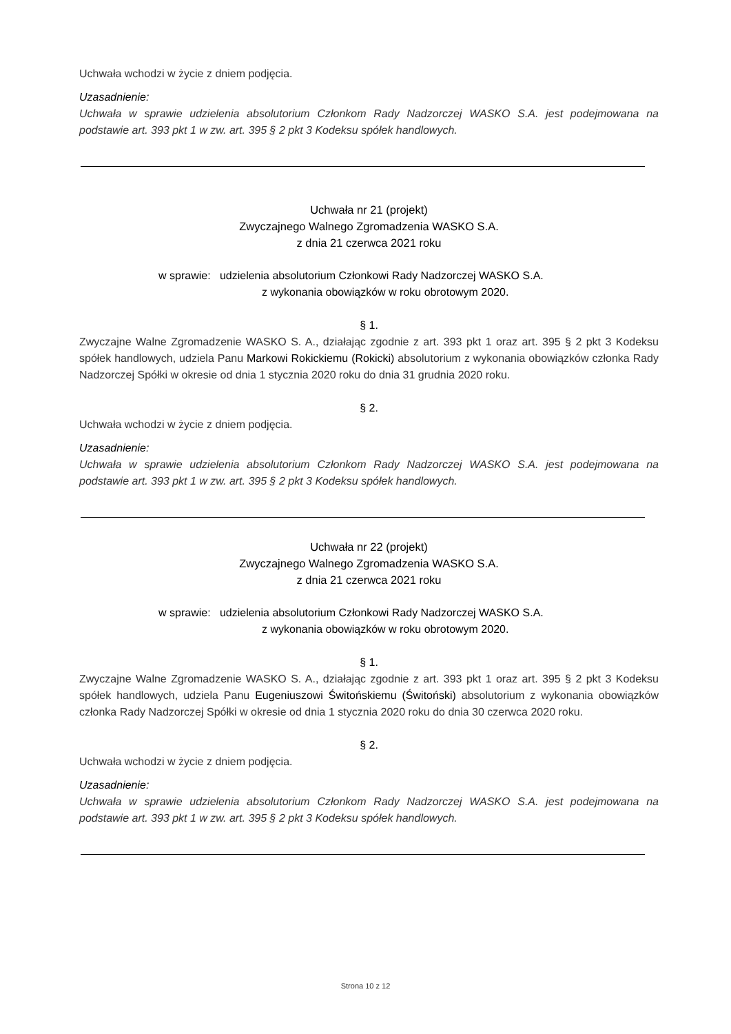Uchwała wchodzi w życie z dniem podjęcia.
Uzasadnienie:
Uchwała w sprawie udzielenia absolutorium Członkom Rady Nadzorczej WASKO S.A. jest podejmowana na podstawie art. 393 pkt 1 w zw. art. 395 § 2 pkt 3 Kodeksu spółek handlowych.
Uchwała nr 21 (projekt)
Zwyczajnego Walnego Zgromadzenia WASKO S.A.
z dnia 21 czerwca 2021 roku
w sprawie: udzielenia absolutorium Członkowi Rady Nadzorczej WASKO S.A.
z wykonania obowiązków w roku obrotowym 2020.
§ 1.
Zwyczajne Walne Zgromadzenie WASKO S. A., działając zgodnie z art. 393 pkt 1 oraz art. 395 § 2 pkt 3 Kodeksu spółek handlowych, udziela Panu Markowi Rokickiemu (Rokicki) absolutorium z wykonania obowiązków członka Rady Nadzorczej Spółki w okresie od dnia 1 stycznia 2020 roku do dnia 31 grudnia 2020 roku.
§ 2.
Uchwała wchodzi w życie z dniem podjęcia.
Uzasadnienie:
Uchwała w sprawie udzielenia absolutorium Członkom Rady Nadzorczej WASKO S.A. jest podejmowana na podstawie art. 393 pkt 1 w zw. art. 395 § 2 pkt 3 Kodeksu spółek handlowych.
Uchwała nr 22 (projekt)
Zwyczajnego Walnego Zgromadzenia WASKO S.A.
z dnia 21 czerwca 2021 roku
w sprawie: udzielenia absolutorium Członkowi Rady Nadzorczej WASKO S.A.
z wykonania obowiązków w roku obrotowym 2020.
§ 1.
Zwyczajne Walne Zgromadzenie WASKO S. A., działając zgodnie z art. 393 pkt 1 oraz art. 395 § 2 pkt 3 Kodeksu spółek handlowych, udziela Panu Eugeniuszowi Świtońskiemu (Świtoński) absolutorium z wykonania obowiązków członka Rady Nadzorczej Spółki w okresie od dnia 1 stycznia 2020 roku do dnia 30 czerwca 2020 roku.
§ 2.
Uchwała wchodzi w życie z dniem podjęcia.
Uzasadnienie:
Uchwała w sprawie udzielenia absolutorium Członkom Rady Nadzorczej WASKO S.A. jest podejmowana na podstawie art. 393 pkt 1 w zw. art. 395 § 2 pkt 3 Kodeksu spółek handlowych.
Strona 10 z 12